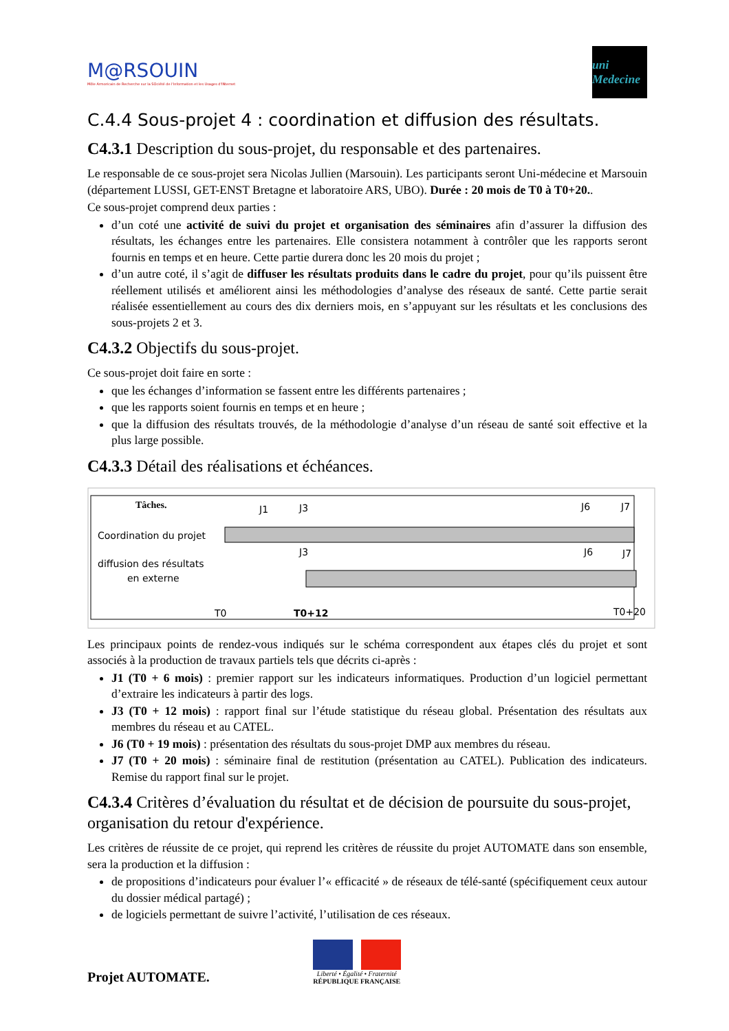M@RSOUIN
Môle Armoricain de Recherche sur la SOciété de l'information et les Usages d'INternet
uni Medecine
C.4.4 Sous-projet 4 : coordination et diffusion des résultats.
C4.3.1 Description du sous-projet, du responsable et des partenaires.
Le responsable de ce sous-projet sera Nicolas Jullien (Marsouin). Les participants seront Uni-médecine et Marsouin (département LUSSI, GET-ENST Bretagne et laboratoire ARS, UBO). Durée : 20 mois de T0 à T0+20..
Ce sous-projet comprend deux parties :
d’un coté une activité de suivi du projet et organisation des séminaires afin d’assurer la diffusion des résultats, les échanges entre les partenaires. Elle consistera notamment à contrôler que les rapports seront fournis en temps et en heure. Cette partie durera donc les 20 mois du projet ;
d’un autre coté, il s’agit de diffuser les résultats produits dans le cadre du projet, pour qu’ils puissent être réellement utilisés et améliorent ainsi les méthodologies d’analyse des réseaux de santé. Cette partie serait réalisée essentiellement au cours des dix derniers mois, en s’appuyant sur les résultats et les conclusions des sous-projets 2 et 3.
C4.3.2 Objectifs du sous-projet.
Ce sous-projet doit faire en sorte :
que les échanges d’information se fassent entre les différents partenaires ;
que les rapports soient fournis en temps et en heure ;
que la diffusion des résultats trouvés, de la méthodologie d’analyse d’un réseau de santé soit effective et la plus large possible.
C4.3.3 Détail des réalisations et échéances.
Tâches.
Coordination du projet
diffusion des résultats
en externe
J1
J3
J6
J7
J3
J6
J7
T0
T0+12
T0+20
Les principaux points de rendez-vous indiqués sur le schéma correspondent aux étapes clés du projet et sont associés à la production de travaux partiels tels que décrits ci-après :
J1 (T0 + 6 mois) : premier rapport sur les indicateurs informatiques. Production d’un logiciel permettant d’extraire les indicateurs à partir des logs.
J3 (T0 + 12 mois) : rapport final sur l’étude statistique du réseau global. Présentation des résultats aux membres du réseau et au CATEL.
J6 (T0 + 19 mois) : présentation des résultats du sous-projet DMP aux membres du réseau.
J7 (T0 + 20 mois) : séminaire final de restitution (présentation au CATEL). Publication des indicateurs. Remise du rapport final sur le projet.
C4.3.4 Critères d’évaluation du résultat et de décision de poursuite du sous-projet, organisation du retour d'expérience.
Les critères de réussite de ce projet, qui reprend les critères de réussite du projet AUTOMATE dans son ensemble, sera la production et la diffusion :
de propositions d’indicateurs pour évaluer l’« efficacité » de réseaux de télé-santé (spécifiquement ceux autour du dossier médical partagé) ;
de logiciels permettant de suivre l’activité, l’utilisation de ces réseaux.
Projet AUTOMATE.
Liberté • Égalité • Fraternité
RÉPUBLIQUE FRANÇAISE